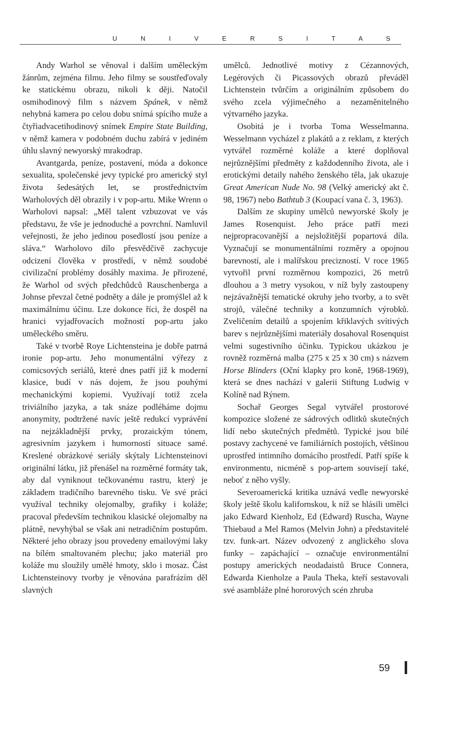U N I V E R S I T A S
Andy Warhol se věnoval i dalším uměleckým žánrům, zejména filmu. Jeho filmy se soustřeďovaly ke statickému obrazu, nikoli k ději. Natočil osmihodinový film s názvem Spánek, v němž nehybná kamera po celou dobu snímá spícího muže a čtyřiadvacetihodinový snímek Empire State Building, v němž kamera v podobném duchu zabírá v jediném úhlu slavný newyorský mrakodrap.
Avantgarda, peníze, postavení, móda a dokonce sexualita, společenské jevy typické pro americký styl života šedesátých let, se prostřednictvím Warholových děl obrazily i v pop-artu. Mike Wrenn o Warholovi napsal: „Měl talent vzbuzovat ve vás představu, že vše je jednoduché a povrchní. Namluvil veřejnosti, že jeho jedinou posedlostí jsou peníze a sláva.“ Warholovo dílo přesvědčivě zachycuje odcizení člověka v prostředí, v němž soudobé civilizační problémy dosáhly maxima. Je přirozené, že Warhol od svých předchůdců Rauschenberga a Johnse převzal četné podněty a dále je promýšlel až k maximálnímu účinu. Lze dokonce říci, že dospěl na hranici vyjadřovacích možností pop-artu jako uměleckého směru.
Také v tvorbě Roye Lichtensteina je dobře patrná ironie pop-artu. Jeho monumentální výřezy z comicsových seriálů, které dnes patří již k moderní klasice, budí v nás dojem, že jsou pouhými mechanickými kopiemi. Využívají totiž zcela triviálního jazyka, a tak snáze podléháme dojmu anonymity, podtržené navíc ještě redukcí vyprávění na nejzákladnější prvky, prozaickým tónem, agresivním jazykem i humorností situace samé. Kreslené obrázkové seriály skýtaly Lichtensteinovi originální látku, již přenášel na rozměrné formáty tak, aby dal vyniknout tečkovanému rastru, který je základem tradičního barevného tisku. Ve své práci využíval techniky olejomalby, grafiky i koláže; pracoval především technikou klasické olejomalby na plátně, nevyhýbal se však ani netradičním postupům. Některé jeho obrazy jsou provedeny emailovými laky na bílém smaltovaném plechu; jako materiál pro koláže mu sloužily umělé hmoty, sklo i mosaz. Část Lichtensteinovy tvorby je věnována parafrázím děl slavných
umělců. Jednotlivé motivy z Cézannových, Legérových či Picassových obrazů převáděl Lichtenstein tvůrčím a originálním způsobem do svého zcela výjimečného a nezaměnitelného výtvarného jazyka.
Osobitá je i tvorba Toma Wesselmanna. Wesselmann vycházel z plakátů a z reklam, z kterých vytvářel rozměrné koláže a které doplňoval nejrůznějšími předměty z každodenního života, ale i erotickými detaily nahého ženského těla, jak ukazuje Great American Nude No. 98 (Velký americký akt č. 98, 1967) nebo Bathtub 3 (Koupací vana č. 3, 1963).
Dalším ze skupiny umělců newyorské školy je James Rosenquist. Jeho práce patří mezi nejpropracovanější a nejsložitější popartová díla. Vyznačují se monumentálními rozměry a opojnou barevností, ale i malířskou precizností. V roce 1965 vytvořil první rozměrnou kompozici, 26 metrů dlouhou a 3 metry vysokou, v níž byly zastoupeny nejzávažnější tematické okruhy jeho tvorby, a to svět strojů, válečné techniky a konzumních výrobků. Zveličením detailů a spojením křiklavých svítivých barev s nejrůznějšími materiály dosahoval Rosenquist velmi sugestivního účinku. Typickou ukázkou je rovněž rozměrná malba (275 x 25 x 30 cm) s názvem Horse Blinders (Oční klapky pro koně, 1968-1969), která se dnes nachází v galerii Stiftung Ludwig v Kolíně nad Rýnem.
Sochař Georges Segal vytvářel prostorové kompozice složené ze sádrových odlitků skutečných lidí nebo skutečných předmětů. Typické jsou bílé postavy zachycené ve familiárních postojích, většinou uprostřed intimního domácího prostředí. Patří spíše k environmentu, nicméně s pop-artem souvisejí také, neboť z něho vyšly.
Severoamerická kritika uznává vedle newyorské školy ještě školu kalifornskou, k níž se hlásili umělci jako Edward Kienholz, Ed (Edward) Ruscha, Wayne Thiebaud a Mel Ramos (Melvin John) a představitelé tzv. funk-art. Název odvozený z anglického slova funky – zapáchající – označuje environmentální postupy amerických neodadaistů Bruce Connera, Edwarda Kienholze a Paula Theka, kteří sestavovali své asambláže plné hororových scén zhruba
59